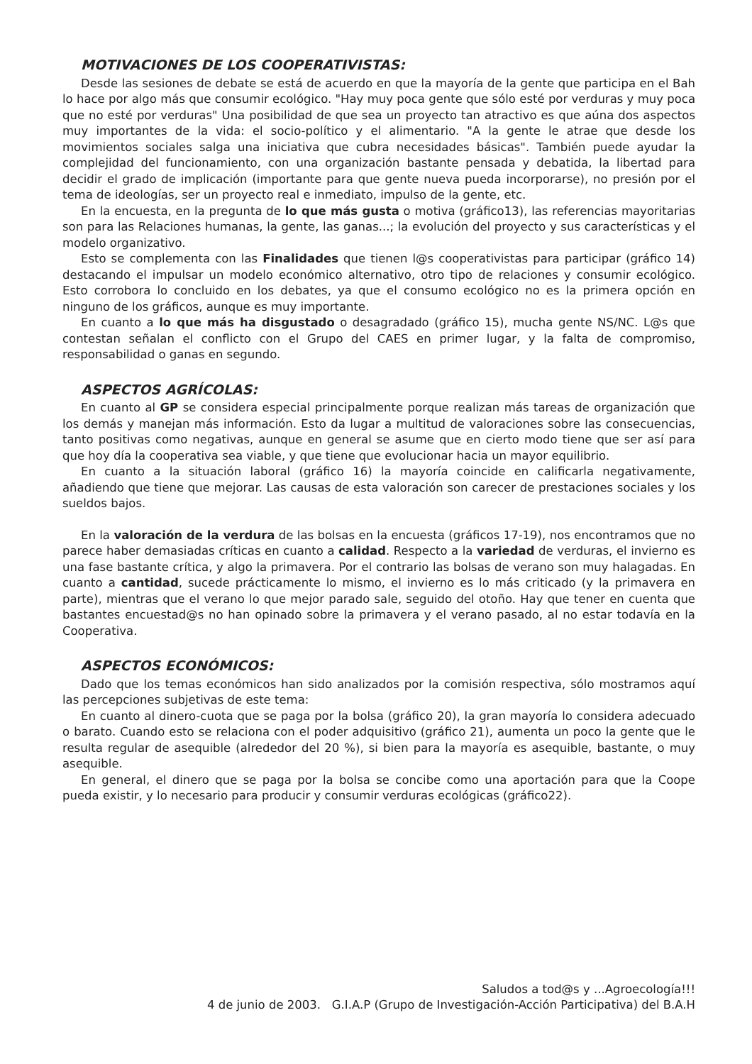MOTIVACIONES DE LOS COOPERATIVISTAS:
Desde las sesiones de debate se está de acuerdo en que la mayoría de la gente que participa en el Bah lo hace por algo más que consumir ecológico. "Hay muy poca gente que sólo esté por verduras y muy poca que no esté por verduras" Una posibilidad de que sea un proyecto tan atractivo es que aúna dos aspectos muy importantes de la vida: el socio-político y el alimentario. "A la gente le atrae que desde los movimientos sociales salga una iniciativa que cubra necesidades básicas". También puede ayudar la complejidad del funcionamiento, con una organización bastante pensada y debatida, la libertad para decidir el grado de implicación (importante para que gente nueva pueda incorporarse), no presión por el tema de ideologías, ser un proyecto real e inmediato, impulso de la gente, etc.
En la encuesta, en la pregunta de lo que más gusta o motiva (gráfico13), las referencias mayoritarias son para las Relaciones humanas, la gente, las ganas...; la evolución del proyecto y sus características y el modelo organizativo.
Esto se complementa con las Finalidades que tienen l@s cooperativistas para participar (gráfico 14) destacando el impulsar un modelo económico alternativo, otro tipo de relaciones y consumir ecológico. Esto corrobora lo concluido en los debates, ya que el consumo ecológico no es la primera opción en ninguno de los gráficos, aunque es muy importante.
En cuanto a lo que más ha disgustado o desagradado (gráfico 15), mucha gente NS/NC. L@s que contestan señalan el conflicto con el Grupo del CAES en primer lugar, y la falta de compromiso, responsabilidad o ganas en segundo.
ASPECTOS AGRÍCOLAS:
En cuanto al GP se considera especial principalmente porque realizan más tareas de organización que los demás y manejan más información. Esto da lugar a multitud de valoraciones sobre las consecuencias, tanto positivas como negativas, aunque en general se asume que en cierto modo tiene que ser así para que hoy día la cooperativa sea viable, y que tiene que evolucionar hacia un mayor equilibrio.
En cuanto a la situación laboral (gráfico 16) la mayoría coincide en calificarla negativamente, añadiendo que tiene que mejorar. Las causas de esta valoración son carecer de prestaciones sociales y los sueldos bajos.
En la valoración de la verdura de las bolsas en la encuesta (gráficos 17-19), nos encontramos que no parece haber demasiadas críticas en cuanto a calidad. Respecto a la variedad de verduras, el invierno es una fase bastante crítica, y algo la primavera. Por el contrario las bolsas de verano son muy halagadas. En cuanto a cantidad, sucede prácticamente lo mismo, el invierno es lo más criticado (y la primavera en parte), mientras que el verano lo que mejor parado sale, seguido del otoño. Hay que tener en cuenta que bastantes encuestad@s no han opinado sobre la primavera y el verano pasado, al no estar todavía en la Cooperativa.
ASPECTOS ECONÓMICOS:
Dado que los temas económicos han sido analizados por la comisión respectiva, sólo mostramos aquí las percepciones subjetivas de este tema:
En cuanto al dinero-cuota que se paga por la bolsa (gráfico 20), la gran mayoría lo considera adecuado o barato. Cuando esto se relaciona con el poder adquisitivo (gráfico 21), aumenta un poco la gente que le resulta regular de asequible (alrededor del 20 %), si bien para la mayoría es asequible, bastante, o muy asequible.
En general, el dinero que se paga por la bolsa se concibe como una aportación para que la Coope pueda existir, y lo necesario para producir y consumir verduras ecológicas (gráfico22).
Saludos a tod@s y ...Agroecología!!!
4 de junio de 2003. G.I.A.P (Grupo de Investigación-Acción Participativa) del B.A.H